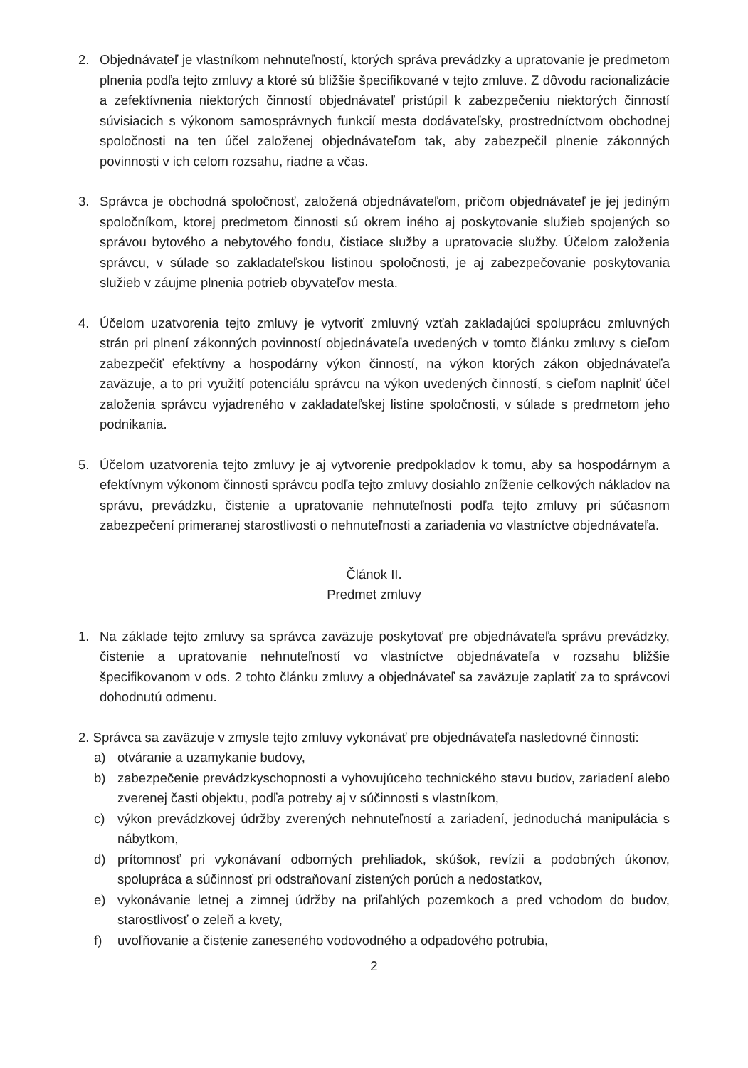2. Objednávateľ je vlastníkom nehnuteľností, ktorých správa prevádzky a upratovanie je predmetom plnenia podľa tejto zmluvy a ktoré sú bližšie špecifikované v tejto zmluve. Z dôvodu racionalizácie a zefektívnenia niektorých činností objednávateľ pristúpil k zabezpečeniu niektorých činností súvisiacich s výkonom samosprávnych funkcií mesta dodávateľsky, prostredníctvom obchodnej spoločnosti na ten účel založenej objednávateľom tak, aby zabezpečil plnenie zákonných povinnosti v ich celom rozsahu, riadne a včas.
3. Správca je obchodná spoločnosť, založená objednávateľom, pričom objednávateľ je jej jediným spoločníkom, ktorej predmetom činnosti sú okrem iného aj poskytovanie služieb spojených so správou bytového a nebytového fondu, čistiace služby a upratovacie služby. Účelom založenia správcu, v súlade so zakladateľskou listinou spoločnosti, je aj zabezpečovanie poskytovania služieb v záujme plnenia potrieb obyvateľov mesta.
4. Účelom uzatvorenia tejto zmluvy je vytvoriť zmluvný vzťah zakladajúci spoluprácu zmluvných strán pri plnení zákonných povinností objednávateľa uvedených v tomto článku zmluvy s cieľom zabezpečiť efektívny a hospodárny výkon činností, na výkon ktorých zákon objednávateľa zaväzuje, a to pri využití potenciálu správcu na výkon uvedených činností, s cieľom naplniť účel založenia správcu vyjadreného v zakladateľskej listine spoločnosti, v súlade s predmetom jeho podnikania.
5. Účelom uzatvorenia tejto zmluvy je aj vytvorenie predpokladov k tomu, aby sa hospodárnym a efektívnym výkonom činnosti správcu podľa tejto zmluvy dosiahlo zníženie celkových nákladov na správu, prevádzku, čistenie a upratovanie nehnuteľnosti podľa tejto zmluvy pri súčasnom zabezpečení primeranej starostlivosti o nehnuteľnosti a zariadenia vo vlastníctve objednávateľa.
Článok II.
Predmet zmluvy
1. Na základe tejto zmluvy sa správca zaväzuje poskytovať pre objednávateľa správu prevádzky, čistenie a upratovanie nehnuteľností vo vlastníctve objednávateľa v rozsahu bližšie špecifikovanom v ods. 2 tohto článku zmluvy a objednávateľ sa zaväzuje zaplatiť za to správcovi dohodnutú odmenu.
2. Správca sa zaväzuje v zmysle tejto zmluvy vykonávať pre objednávateľa nasledovné činnosti:
a) otváranie a uzamykanie budovy,
b) zabezpečenie prevádzkyschopnosti a vyhovujúceho technického stavu budov, zariadení alebo zverenej časti objektu, podľa potreby aj v súčinnosti s vlastníkom,
c) výkon prevádzkovej údržby zverených nehnuteľností a zariadení, jednoduchá manipulácia s nábytkom,
d) prítomnosť pri vykonávaní odborných prehliadok, skúšok, revízii a podobných úkonov, spolupráca a súčinnosť pri odstraňovaní zistených porúch a nedostatkov,
e) vykonávanie letnej a zimnej údržby na priľahlých pozemkoch a pred vchodom do budov, starostlivosť o zeleň a kvety,
f) uvoľňovanie a čistenie zaneseného vodovodného a odpadového potrubia,
2